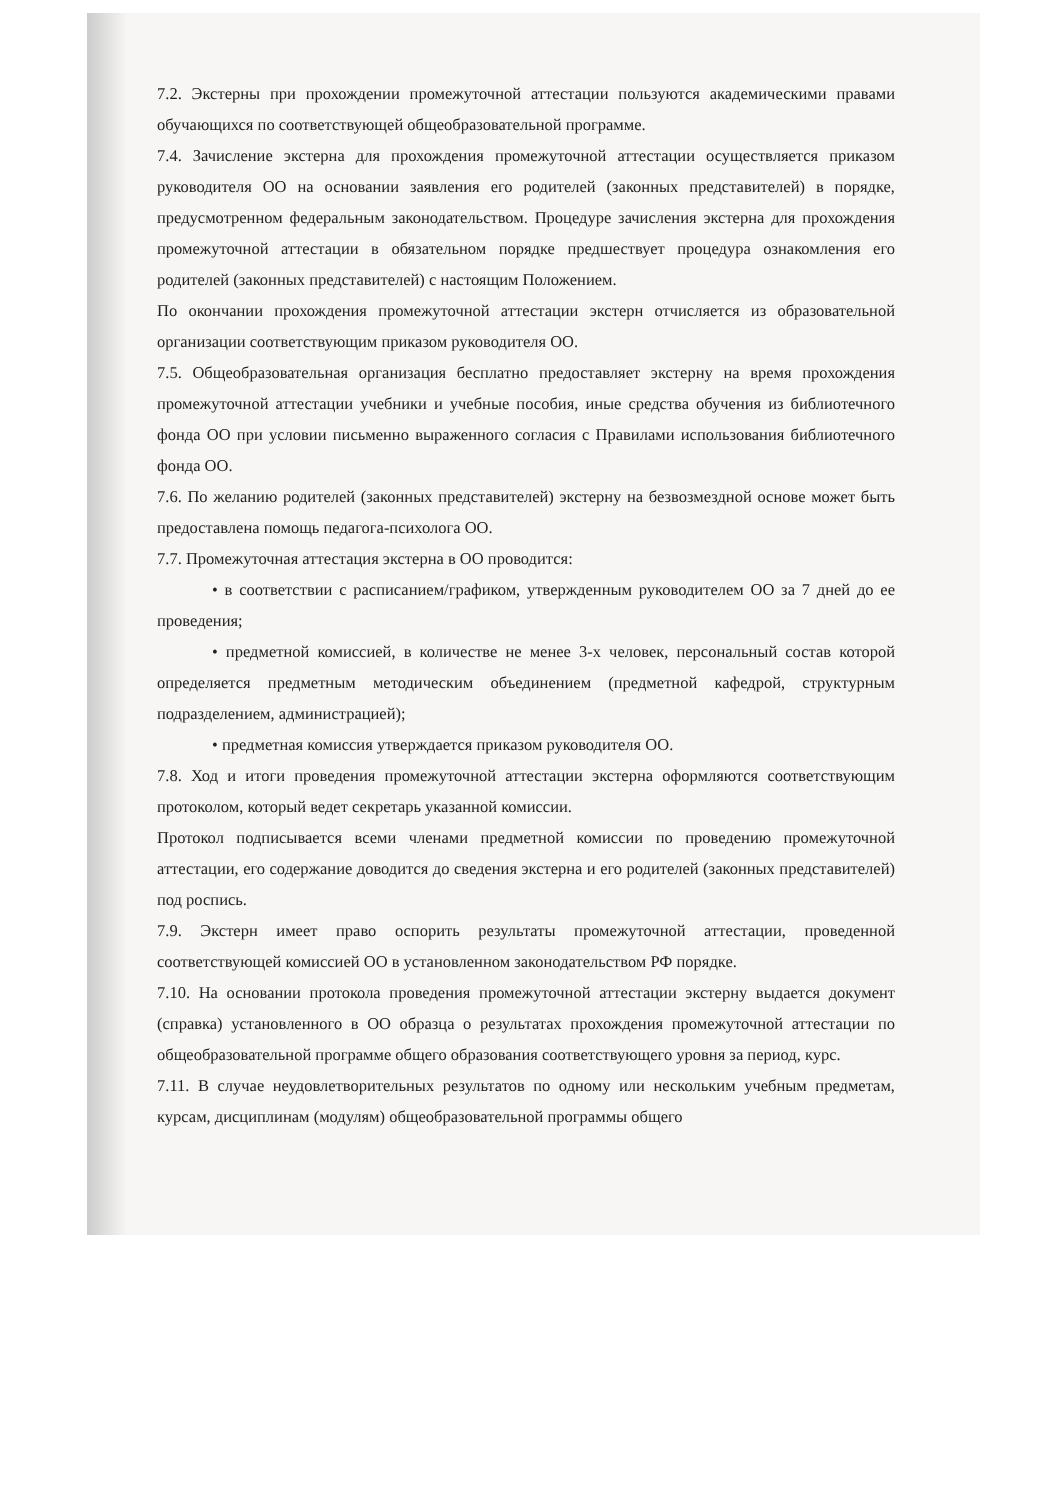7.2. Экстерны при прохождении промежуточной аттестации пользуются академическими правами обучающихся по соответствующей общеобразовательной программе.
7.4. Зачисление экстерна для прохождения промежуточной аттестации осуществляется приказом руководителя ОО на основании заявления его родителей (законных представителей) в порядке, предусмотренном федеральным законодательством. Процедуре зачисления экстерна для прохождения промежуточной аттестации в обязательном порядке предшествует процедура ознакомления его родителей (законных представителей) с настоящим Положением.
По окончании прохождения промежуточной аттестации экстерн отчисляется из образовательной организации соответствующим приказом руководителя ОО.
7.5. Общеобразовательная организация бесплатно предоставляет экстерну на время прохождения промежуточной аттестации учебники и учебные пособия, иные средства обучения из библиотечного фонда ОО при условии письменно выраженного согласия с Правилами использования библиотечного фонда ОО.
7.6. По желанию родителей (законных представителей) экстерну на безвозмездной основе может быть предоставлена помощь педагога-психолога ОО.
7.7. Промежуточная аттестация экстерна в ОО проводится:
• в соответствии с расписанием/графиком, утвержденным руководителем ОО за 7 дней до ее проведения;
• предметной комиссией, в количестве не менее 3-х человек, персональный состав которой определяется предметным методическим объединением (предметной кафедрой, структурным подразделением, администрацией);
• предметная комиссия утверждается приказом руководителя ОО.
7.8. Ход и итоги проведения промежуточной аттестации экстерна оформляются соответствующим протоколом, который ведет секретарь указанной комиссии.
Протокол подписывается всеми членами предметной комиссии по проведению промежуточной аттестации, его содержание доводится до сведения экстерна и его родителей (законных представителей) под роспись.
7.9. Экстерн имеет право оспорить результаты промежуточной аттестации, проведенной соответствующей комиссией ОО в установленном законодательством РФ порядке.
7.10. На основании протокола проведения промежуточной аттестации экстерну выдается документ (справка) установленного в ОО образца о результатах прохождения промежуточной аттестации по общеобразовательной программе общего образования соответствующего уровня за период, курс.
7.11. В случае неудовлетворительных результатов по одному или нескольким учебным предметам, курсам, дисциплинам (модулям) общеобразовательной программы общего